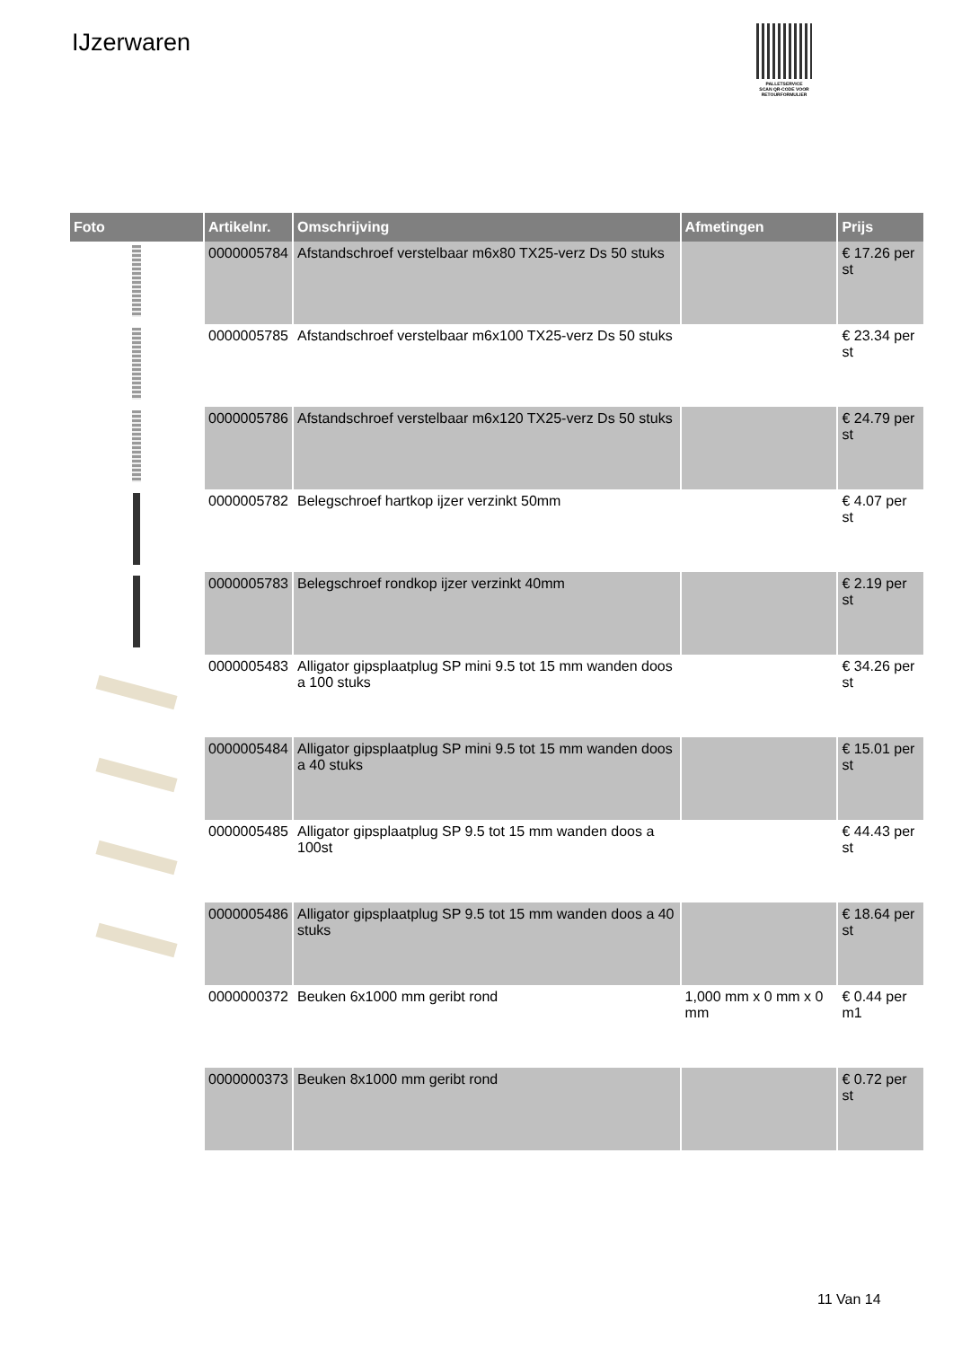IJzerwaren
PALLETSERVICE
SCAN QR-CODE VOOR RETOURFORMULIER
| Foto | Artikelnr. | Omschrijving | Afmetingen | Prijs |
| --- | --- | --- | --- | --- |
| | 0000005784 | Afstandschroef verstelbaar m6x80 TX25-verz Ds 50 stuks | | € 17.26 per st |
| | 0000005785 | Afstandschroef verstelbaar m6x100 TX25-verz Ds 50 stuks | | € 23.34 per st |
| | 0000005786 | Afstandschroef verstelbaar m6x120 TX25-verz Ds 50 stuks | | € 24.79 per st |
| | 0000005782 | Belegschroef hartkop ijzer verzinkt 50mm | | € 4.07 per st |
| | 0000005783 | Belegschroef rondkop ijzer verzinkt 40mm | | € 2.19 per st |
| | 0000005483 | Alligator gipsplaatplug SP mini 9.5 tot 15 mm wanden doos a 100 stuks | | € 34.26 per st |
| | 0000005484 | Alligator gipsplaatplug SP mini 9.5 tot 15 mm wanden doos a 40 stuks | | € 15.01 per st |
| | 0000005485 | Alligator gipsplaatplug SP 9.5 tot 15 mm wanden doos a 100st | | € 44.43 per st |
| | 0000005486 | Alligator gipsplaatplug SP 9.5 tot 15 mm wanden doos a 40 stuks | | € 18.64 per st |
| | 0000000372 | Beuken 6x1000 mm geribt rond | 1,000 mm x 0 mm x 0 mm | € 0.44 per m1 |
| | 0000000373 | Beuken 8x1000 mm geribt rond | | € 0.72 per st |
11 Van 14